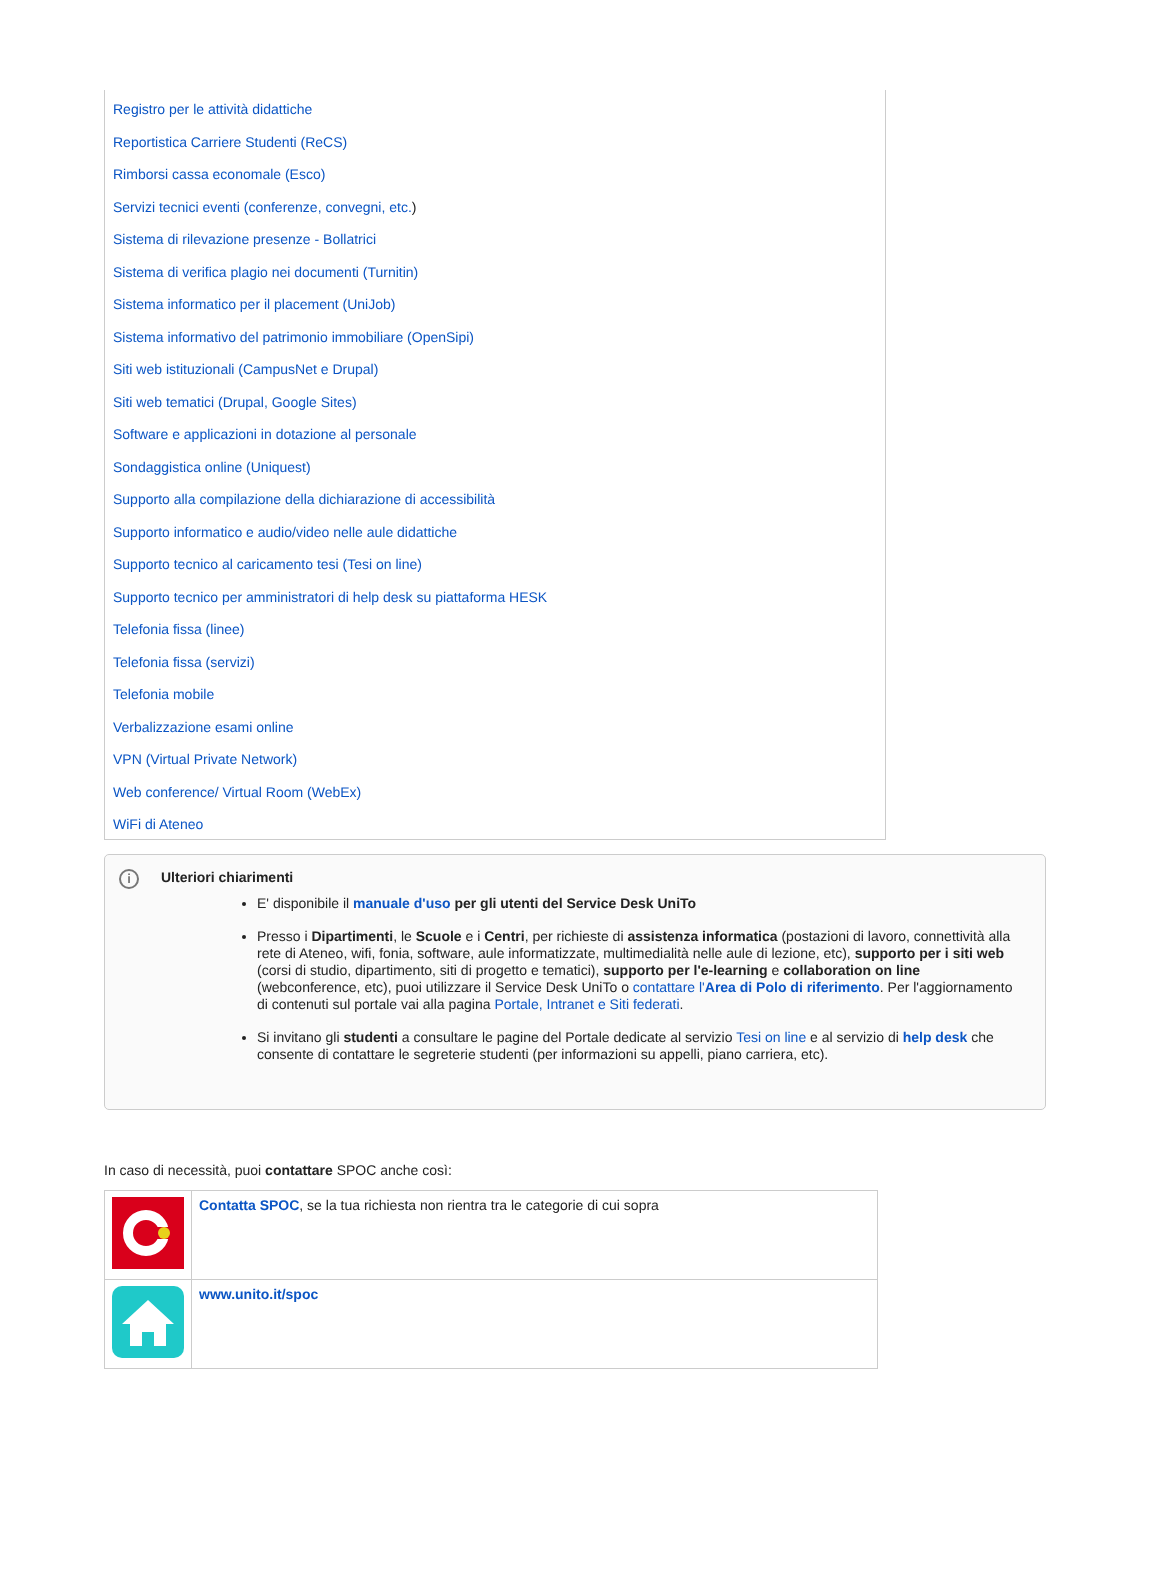Registro per le attività didattiche
Reportistica Carriere Studenti (ReCS)
Rimborsi cassa economale (Esco)
Servizi tecnici eventi (conferenze, convegni, etc.)
Sistema di rilevazione presenze - Bollatrici
Sistema di verifica plagio nei documenti (Turnitin)
Sistema informatico per il placement (UniJob)
Sistema informativo del patrimonio immobiliare (OpenSipi)
Siti web istituzionali (CampusNet e Drupal)
Siti web tematici (Drupal, Google Sites)
Software e applicazioni in dotazione al personale
Sondaggistica online (Uniquest)
Supporto alla compilazione della dichiarazione di accessibilità
Supporto informatico e audio/video nelle aule didattiche
Supporto tecnico al caricamento tesi (Tesi on line)
Supporto tecnico per amministratori di help desk su piattaforma HESK
Telefonia fissa (linee)
Telefonia fissa (servizi)
Telefonia mobile
Verbalizzazione esami online
VPN (Virtual Private Network)
Web conference/ Virtual Room (WebEx)
WiFi di Ateneo
i
Ulteriori chiarimenti
E' disponibile il manuale d'uso per gli utenti del Service Desk UniTo
Presso i Dipartimenti, le Scuole e i Centri, per richieste di assistenza informatica (postazioni di lavoro, connettività alla rete di Ateneo, wifi, fonia, software, aule informatizzate, multimedialità nelle aule di lezione, etc), supporto per i siti web (corsi di studio, dipartimento, siti di progetto e tematici), supporto per l'e-learning e collaboration on line (webconference, etc), puoi utilizzare il Service Desk UniTo o contattare l'Area di Polo di riferimento. Per l'aggiornamento di contenuti sul portale vai alla pagina Portale, Intranet e Siti federati.
Si invitano gli studenti a consultare le pagine del Portale dedicate al servizio Tesi on line e al servizio di help desk che consente di contattare le segreterie studenti (per informazioni su appelli, piano carriera, etc).
In caso di necessità, puoi contattare SPOC anche così:
| | Contatta SPOC , se la tua richiesta non rientra tra le categorie di cui sopra |
| | www.unito.it/spoc |